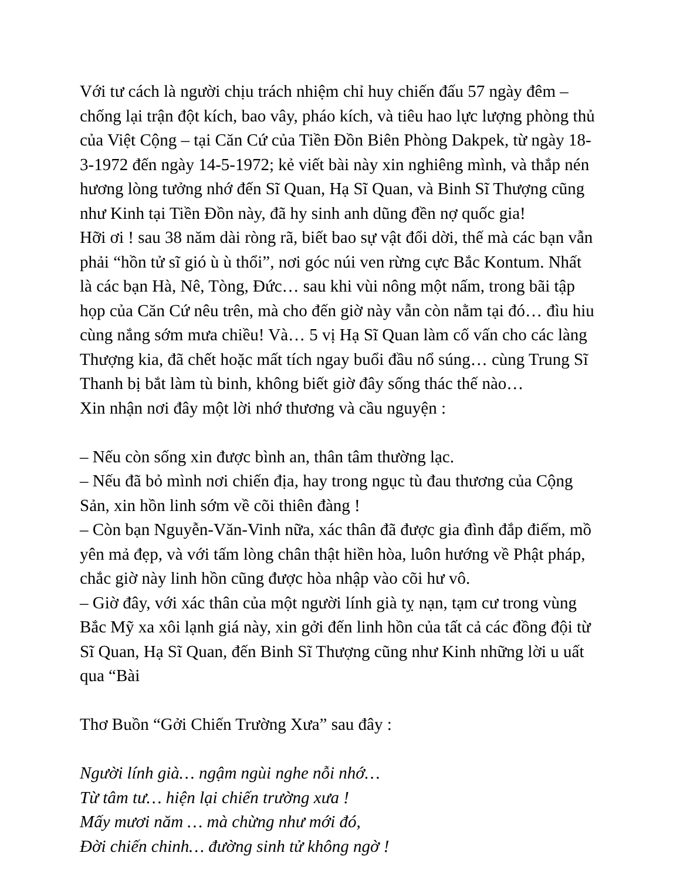Với tư cách là người chịu trách nhiệm chỉ huy chiến đấu 57 ngày đêm – chống lại trận đột kích, bao vây, pháo kích, và tiêu hao lực lượng phòng thủ của Việt Cộng – tại Căn Cứ của Tiền Đồn Biên Phòng Dakpek, từ ngày 18-3-1972 đến ngày 14-5-1972; kẻ viết bài này xin nghiêng mình, và thắp nén hương lòng tưởng nhớ đến Sĩ Quan, Hạ Sĩ Quan, và Binh Sĩ Thượng cũng như Kinh tại Tiền Đồn này, đã hy sinh anh dũng đền nợ quốc gia!
Hỡi ơi ! sau 38 năm dài ròng rã, biết bao sự vật đổi dời, thế mà các bạn vẫn phải “hồn tử sĩ gió ù ù thổi”, nơi góc núi ven rừng cực Bắc Kontum. Nhất là các bạn Hà, Nê, Tòng, Đức… sau khi vùi nông một nấm, trong bãi tập họp của Căn Cứ nêu trên, mà cho đến giờ này vẫn còn nằm tại đó… đìu hiu cùng nắng sớm mưa chiều! Và… 5 vị Hạ Sĩ Quan làm cố vấn cho các làng Thượng kia, đã chết hoặc mất tích ngay buổi đầu nổ súng… cùng Trung Sĩ Thanh bị bắt làm tù binh, không biết giờ đây sống thác thế nào…
Xin nhận nơi đây một lời nhớ thương và cầu nguyện :
– Nếu còn sống xin được bình an, thân tâm thường lạc.
– Nếu đã bỏ mình nơi chiến địa, hay trong ngục tù đau thương của Cộng Sản, xin hồn linh sớm về cõi thiên đàng !
– Còn bạn Nguyễn-Văn-Vinh nữa, xác thân đã được gia đình đắp điếm, mồ yên mả đẹp, và với tấm lòng chân thật hiền hòa, luôn hướng về Phật pháp, chắc giờ này linh hồn cũng được hòa nhập vào cõi hư vô.
– Giờ đây, với xác thân của một người lính già tỵ nạn, tạm cư trong vùng Bắc Mỹ xa xôi lạnh giá này, xin gởi đến linh hồn của tất cả các đồng đội từ Sĩ Quan, Hạ Sĩ Quan, đến Binh Sĩ Thượng cũng như Kinh những lời u uất qua “Bài
Thơ Buồn “Gởi Chiến Trường Xưa” sau đây :
Người lính già… ngậm ngùi nghe nỗi nhớ…
Từ tâm tư… hiện lại chiến trường xưa !
Mấy mươi năm … mà chừng như mới đó,
Đời chiến chinh… đường sinh tử không ngờ !